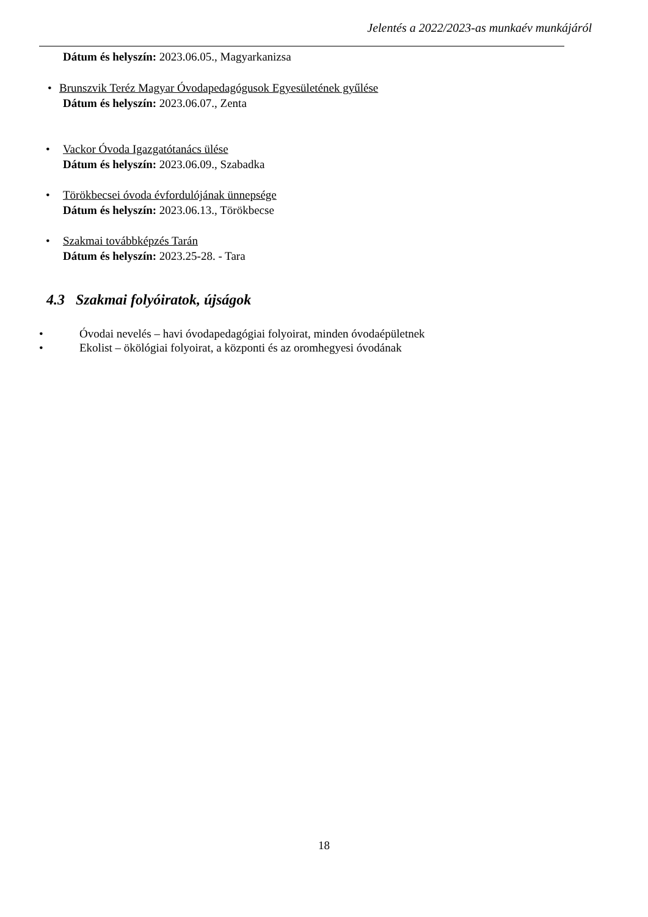Jelentés a 2022/2023-as munkaév munkájáról
Dátum és helyszín: 2023.06.05., Magyarkanizsa
• Brunszvik Teréz Magyar Óvodapedagógusok Egyesületének gyűlése
Dátum és helyszín: 2023.06.07., Zenta
• Vackor Óvoda Igazgatótanács ülése
Dátum és helyszín: 2023.06.09., Szabadka
• Törökbecsei óvoda évfordulójának ünnepsége
Dátum és helyszín: 2023.06.13., Törökbecse
• Szakmai továbbképzés Tarán
Dátum és helyszín: 2023.25-28. - Tara
4.3 Szakmai folyóiratok, újságok
• Óvodai nevelés – havi óvodapedagógiai folyoirat, minden óvodaépületnek
• Ekolist – ökölógiai folyoirat, a központi és az oromhegyesi óvodának
18